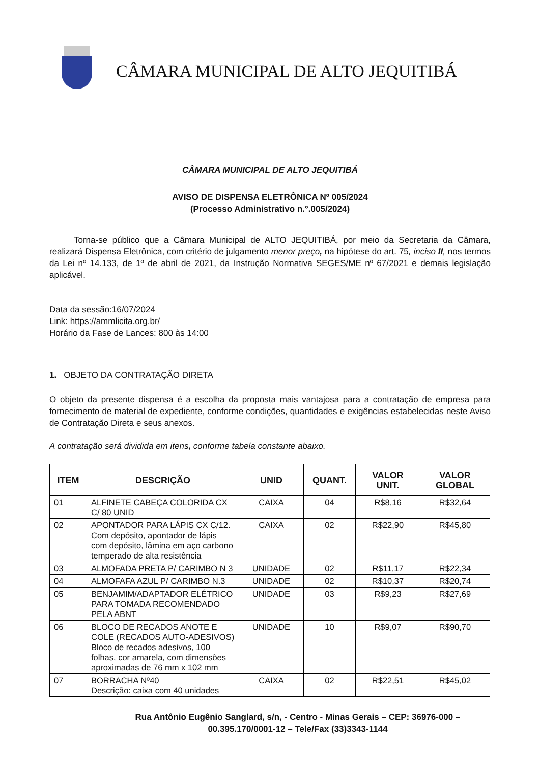CÂMARA MUNICIPAL DE ALTO JEQUITIBÁ
CÂMARA MUNICIPAL DE ALTO JEQUITIBÁ
AVISO DE DISPENSA ELETRÔNICA Nº 005/2024
(Processo Administrativo n.°.005/2024)
Torna-se público que a Câmara Municipal de ALTO JEQUITIBÁ, por meio da Secretaria da Câmara, realizará Dispensa Eletrônica, com critério de julgamento menor preço, na hipótese do art. 75, inciso II, nos termos da Lei nº 14.133, de 1º de abril de 2021, da Instrução Normativa SEGES/ME nº 67/2021 e demais legislação aplicável.
Data da sessão:16/07/2024
Link: https://ammlicita.org.br/
Horário da Fase de Lances: 800 às 14:00
1. OBJETO DA CONTRATAÇÃO DIRETA
O objeto da presente dispensa é a escolha da proposta mais vantajosa para a contratação de empresa para fornecimento de material de expediente, conforme condições, quantidades e exigências estabelecidas neste Aviso de Contratação Direta e seus anexos.
A contratação será dividida em itens, conforme tabela constante abaixo.
| ITEM | DESCRIÇÃO | UNID | QUANT. | VALOR UNIT. | VALOR GLOBAL |
| --- | --- | --- | --- | --- | --- |
| 01 | ALFINETE CABEÇA COLORIDA CX C/ 80 UNID | CAIXA | 04 | R$8,16 | R$32,64 |
| 02 | APONTADOR PARA LÁPIS CX C/12. Com depósito, apontador de lápis com depósito, lâmina em aço carbono temperado de alta resistência | CAIXA | 02 | R$22,90 | R$45,80 |
| 03 | ALMOFADA PRETA P/ CARIMBO N 3 | UNIDADE | 02 | R$11,17 | R$22,34 |
| 04 | ALMOFAFA AZUL P/ CARIMBO N.3 | UNIDADE | 02 | R$10,37 | R$20,74 |
| 05 | BENJAMIM/ADAPTADOR ELÉTRICO PARA TOMADA RECOMENDADO PELA ABNT | UNIDADE | 03 | R$9,23 | R$27,69 |
| 06 | BLOCO DE RECADOS ANOTE E COLE (RECADOS AUTO-ADESIVOS) Bloco de recados adesivos, 100 folhas, cor amarela, com dimensões aproximadas de 76 mm x 102 mm | UNIDADE | 10 | R$9,07 | R$90,70 |
| 07 | BORRACHA Nº40 Descrição: caixa com 40 unidades | CAIXA | 02 | R$22,51 | R$45,02 |
Rua Antônio Eugênio Sanglard, s/n, - Centro - Minas Gerais – CEP: 36976-000 – 00.395.170/0001-12 – Tele/Fax (33)3343-1144